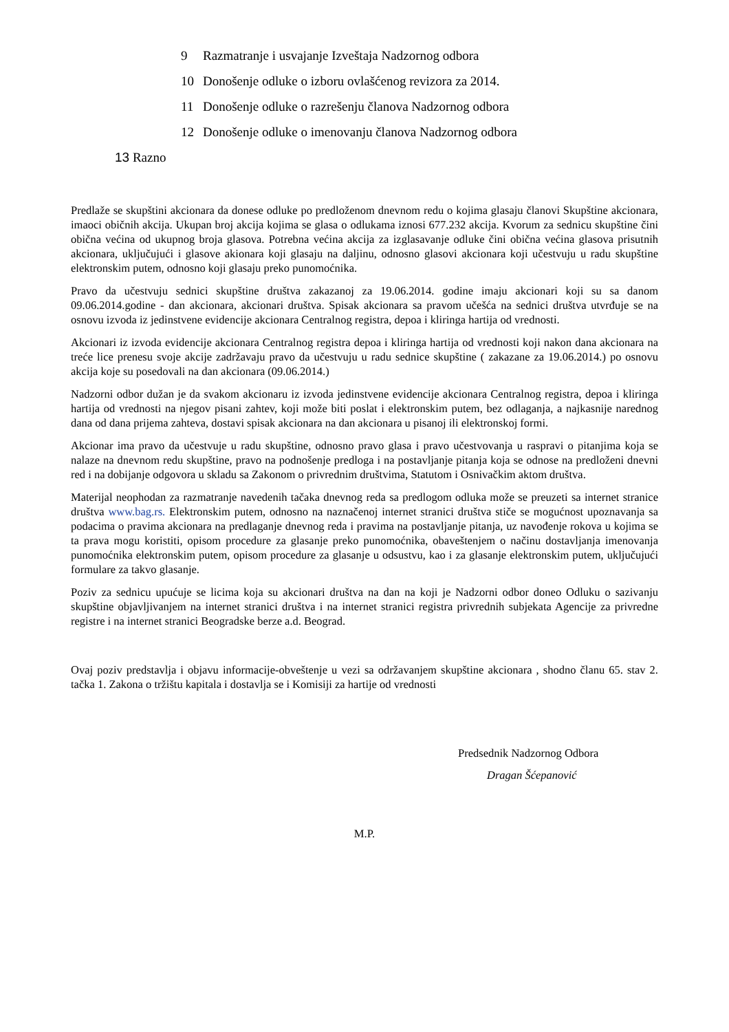9 Razmatranje i usvajanje Izveštaja Nadzornog odbora
10 Donošenje odluke o izboru ovlašćenog revizora za 2014.
11 Donošenje odluke o razrešenju članova Nadzornog odbora
12 Donošenje odluke o imenovanju članova Nadzornog odbora
13 Razno
Predlaže se skupštini akcionara da donese odluke po predloženom dnevnom redu o kojima glasaju članovi Skupštine akcionara, imaoci običnih akcija. Ukupan broj akcija kojima se glasa o odlukama iznosi 677.232 akcija. Kvorum za sednicu skupštine čini obična većina od ukupnog broja glasova. Potrebna većina akcija za izglasavanje odluke čini obična većina glasova prisutnih akcionara, uključujući i glasove akionara koji glasaju na daljinu, odnosno glasovi akcionara koji učestvuju u radu skupštine elektronskim putem, odnosno koji glasaju preko punomoćnika.
Pravo da učestvuju sednici skupštine društva zakazanoj za 19.06.2014. godine imaju akcionari koji su sa danom 09.06.2014.godine - dan akcionara, akcionari društva. Spisak akcionara sa pravom učešća na sednici društva utvrđuje se na osnovu izvoda iz jedinstvene evidencije akcionara Centralnog registra, depoa i kliringa hartija od vrednosti.
Akcionari iz izvoda evidencije akcionara Centralnog registra depoa i kliringa hartija od vrednosti koji nakon dana akcionara na treće lice prenesu svoje akcije zadržavaju pravo da učestvuju u radu sednice skupštine ( zakazane za 19.06.2014.) po osnovu akcija koje su posedovali na dan akcionara (09.06.2014.)
Nadzorni odbor dužan je da svakom akcionaru iz izvoda jedinstvene evidencije akcionara Centralnog registra, depoa i kliringa hartija od vrednosti na njegov pisani zahtev, koji može biti poslat i elektronskim putem, bez odlaganja, a najkasnije narednog dana od dana prijema zahteva, dostavi spisak akcionara na dan akcionara u pisanoj ili elektronskoj formi.
Akcionar ima pravo da učestvuje u radu skupštine, odnosno pravo glasa i pravo učestvovanja u raspravi o pitanjima koja se nalaze na dnevnom redu skupštine, pravo na podnošenje predloga i na postavljanje pitanja koja se odnose na predloženi dnevni red i na dobijanje odgovora u skladu sa Zakonom o privrednim društvima, Statutom i Osnivačkim aktom društva.
Materijal neophodan za razmatranje navedenih tačaka dnevnog reda sa predlogom odluka može se preuzeti sa internet stranice društva www.bag.rs. Elektronskim putem, odnosno na naznačenoj internet stranici društva stiče se mogućnost upoznavanja sa podacima o pravima akcionara na predlaganje dnevnog reda i pravima na postavljanje pitanja, uz navođenje rokova u kojima se ta prava mogu koristiti, opisom procedure za glasanje preko punomoćnika, obaveštenjem o načinu dostavljanja imenovanja punomoćnika elektronskim putem, opisom procedure za glasanje u odsustvu, kao i za glasanje elektronskim putem, uključujući formulare za takvo glasanje.
Poziv za sednicu upućuje se licima koja su akcionari društva na dan na koji je Nadzorni odbor doneo Odluku o sazivanju skupštine objavljivanjem na internet stranici društva i na internet stranici registra privrednih subjekata Agencije za privredne registre i na internet stranici Beogradske berze a.d. Beograd.
Ovaj poziv predstavlja i objavu informacije-obveštenje u vezi sa održavanjem skupštine akcionara , shodno članu 65. stav 2. tačka 1. Zakona o tržištu kapitala i dostavlja se i Komisiji za hartije od vrednosti
Predsednik Nadzornog Odbora
Dragan Šćepanović
M.P.